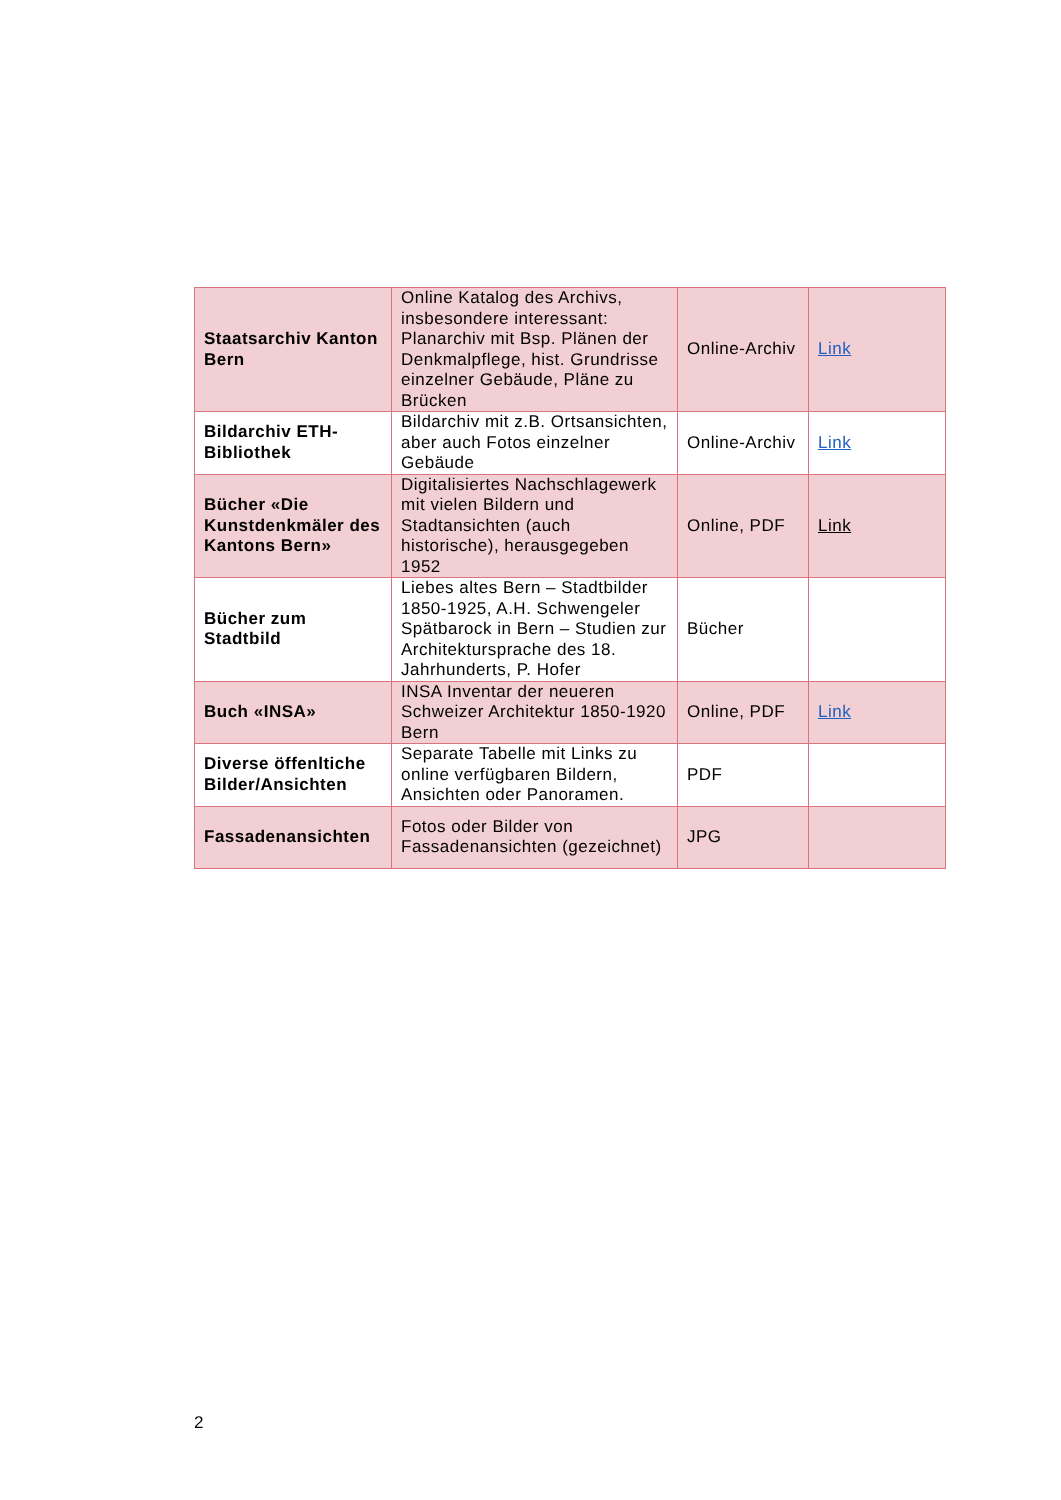| Staatsarchiv Kanton Bern | Online Katalog des Archivs, insbesondere interessant: Planarchiv mit Bsp. Plänen der Denkmalpflege, hist. Grundrisse einzelner Gebäude, Pläne zu Brücken | Online-Archiv | Link |
| Bildarchiv ETH-Bibliothek | Bildarchiv mit z.B. Ortsansichten, aber auch Fotos einzelner Gebäude | Online-Archiv | Link |
| Bücher «Die Kunstdenkmäler des Kantons Bern» | Digitalisiertes Nachschlagewerk mit vielen Bildern und Stadtansichten (auch historische), herausgegeben 1952 | Online, PDF | Link |
| Bücher zum Stadtbild | Liebes altes Bern – Stadtbilder 1850-1925, A.H. Schwengeler Spätbarock in Bern – Studien zur Architektursprache des 18. Jahrhunderts, P. Hofer | Bücher | |
| Buch «INSA» | INSA Inventar der neueren Schweizer Architektur 1850-1920 Bern | Online, PDF | Link |
| Diverse öffenltiche Bilder/Ansichten | Separate Tabelle mit Links zu online verfügbaren Bildern, Ansichten oder Panoramen. | PDF | |
| Fassadenansichten | Fotos oder Bilder von Fassadenansichten (gezeichnet) | JPG | |
2